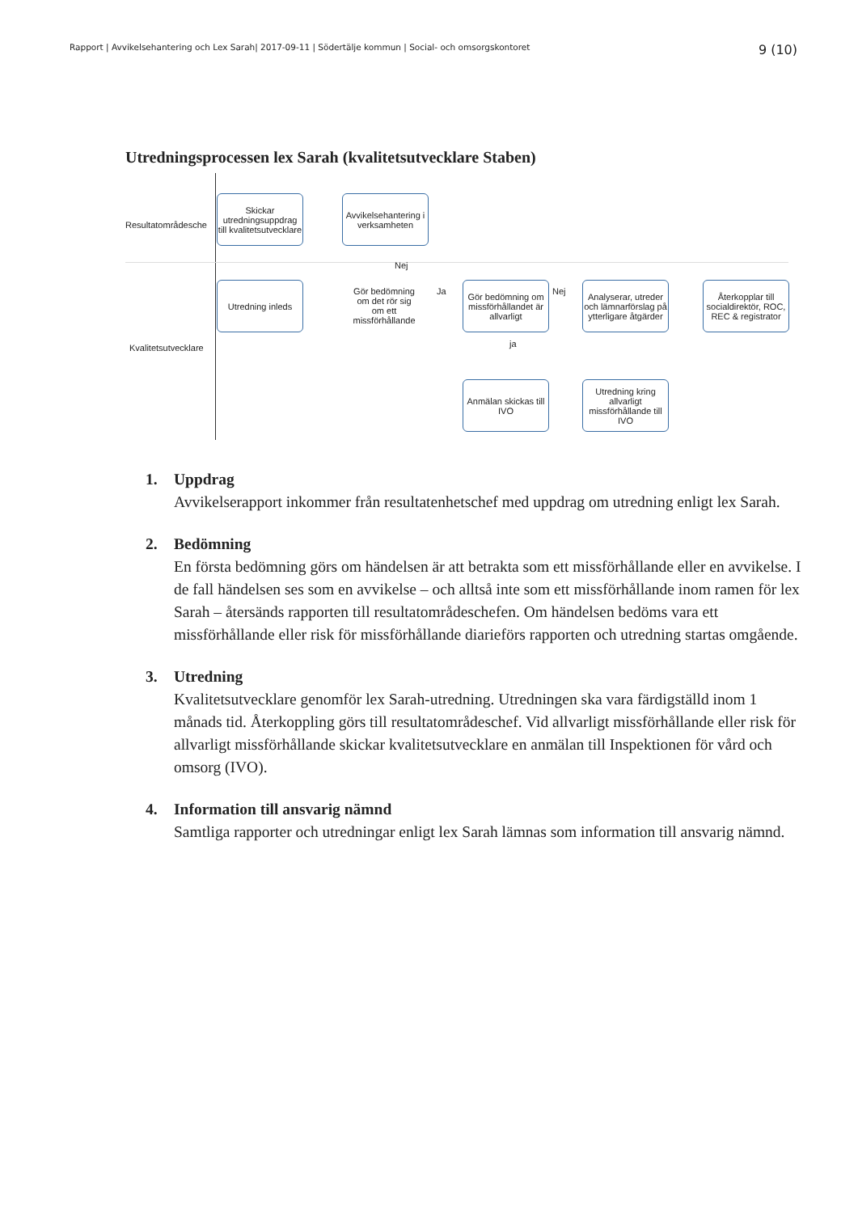Rapport | Avvikelsehantering och Lex Sarah| 2017-09-11 | Södertälje kommun | Social- och omsorgskontoret
9 (10)
Utredningsprocessen lex Sarah (kvalitetsutvecklare Staben)
Resultatområdesche
Kvalitetsutvecklare
Skickar utredningsuppdrag till kvalitetsutvecklare
Avvikelsehantering i verksamheten
Utredning inleds
Gör bedömning om det rör sig om ett missförhållande
Nej
Ja
Gör bedömning om missförhållandet är allvarligt
Nej
ja
Analyserar, utreder och lämnarförslag på ytterligare åtgärder
Återkopplar till socialdirektör, ROC, REC & registrator
Anmälan skickas till IVO
Utredning kring allvarligt missförhållande till IVO
1. Uppdrag
Avvikelserapport inkommer från resultatenhetschef med uppdrag om utredning enligt lex Sarah.
2. Bedömning
En första bedömning görs om händelsen är att betrakta som ett missförhållande eller en avvikelse. I de fall händelsen ses som en avvikelse – och alltså inte som ett missförhållande inom ramen för lex Sarah – återsänds rapporten till resultatområdeschefen. Om händelsen bedöms vara ett missförhållande eller risk för missförhållande diarieförs rapporten och utredning startas omgående.
3. Utredning
Kvalitetsutvecklare genomför lex Sarah-utredning. Utredningen ska vara färdigställd inom 1 månads tid. Återkoppling görs till resultatområdeschef. Vid allvarligt missförhållande eller risk för allvarligt missförhållande skickar kvalitetsutvecklare en anmälan till Inspektionen för vård och omsorg (IVO).
4. Information till ansvarig nämnd
Samtliga rapporter och utredningar enligt lex Sarah lämnas som information till ansvarig nämnd.